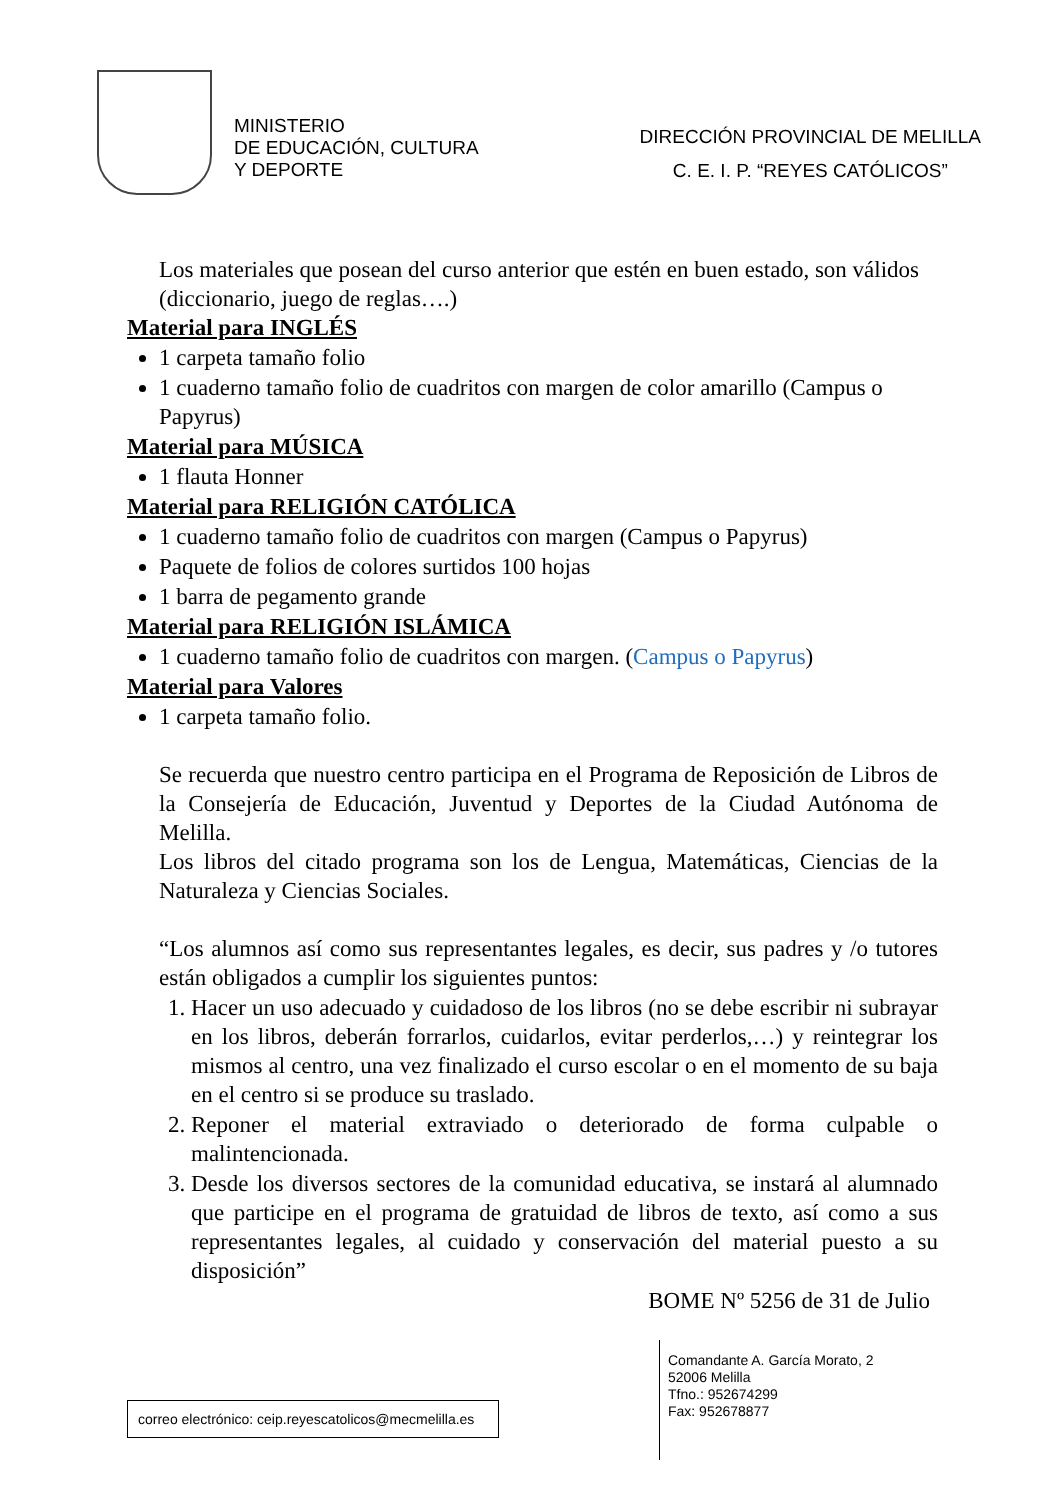MINISTERIO
DE EDUCACIÓN, CULTURA
Y DEPORTE
DIRECCIÓN PROVINCIAL DE MELILLA
C. E. I. P. “REYES CATÓLICOS”
Los materiales que posean del curso anterior que estén en buen estado, son válidos (diccionario, juego de reglas….)
Material para INGLÉS
1 carpeta tamaño folio
1 cuaderno tamaño folio de cuadritos con margen de color amarillo (Campus o Papyrus)
Material para MÚSICA
1 flauta Honner
Material para RELIGIÓN CATÓLICA
1 cuaderno tamaño folio de cuadritos con margen (Campus o Papyrus)
Paquete de folios de colores surtidos 100 hojas
1 barra de pegamento grande
Material para RELIGIÓN ISLÁMICA
1 cuaderno tamaño folio de cuadritos con margen. (Campus o Papyrus)
Material para Valores
1 carpeta tamaño folio.
Se recuerda que nuestro centro participa en el Programa de Reposición de Libros de la Consejería de Educación, Juventud y Deportes de la Ciudad Autónoma de Melilla.
Los libros del citado programa son los de Lengua, Matemáticas, Ciencias de la Naturaleza y Ciencias Sociales.
“Los alumnos así como sus representantes legales, es decir, sus padres y /o tutores están obligados a cumplir los siguientes puntos:
1. Hacer un uso adecuado y cuidadoso de los libros (no se debe escribir ni subrayar en los libros, deberán forrarlos, cuidarlos, evitar perderlos,…) y reintegrar los mismos al centro, una vez finalizado el curso escolar o en el momento de su baja en el centro si se produce su traslado.
2. Reponer el material extraviado o deteriorado de forma culpable o malintencionada.
3. Desde los diversos sectores de la comunidad educativa, se instará al alumnado que participe en el programa de gratuidad de libros de texto, así como a sus representantes legales, al cuidado y conservación del material puesto a su disposición”
BOME Nº 5256 de 31 de Julio
correo electrónico: ceip.reyescatolicos@mecmelilla.es
Comandante A. García Morato, 2
52006 Melilla
Tfno.: 952674299
Fax: 952678877